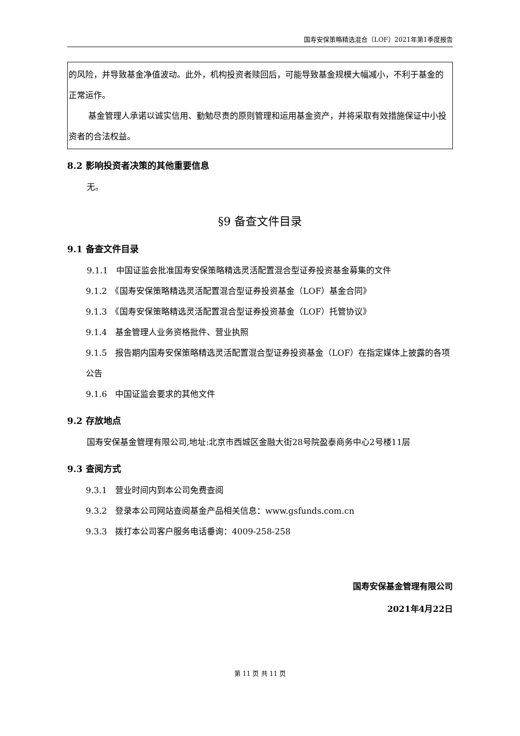国寿安保策略精选混合（LOF）2021年第1季度报告
的风险，并导致基金净值波动。此外，机构投资者赎回后，可能导致基金规模大幅减小，不利于基金的正常运作。
基金管理人承诺以诚实信用、勤勉尽责的原则管理和运用基金资产，并将采取有效措施保证中小投资者的合法权益。
8.2 影响投资者决策的其他重要信息
无。
§9 备查文件目录
9.1 备查文件目录
9.1.1　中国证监会批准国寿安保策略精选灵活配置混合型证券投资基金募集的文件
9.1.2　《国寿安保策略精选灵活配置混合型证券投资基金（LOF）基金合同》
9.1.3　《国寿安保策略精选灵活配置混合型证券投资基金（LOF）托管协议》
9.1.4　基金管理人业务资格批件、营业执照
9.1.5　报告期内国寿安保策略精选灵活配置混合型证券投资基金（LOF）在指定媒体上披露的各项公告
9.1.6　中国证监会要求的其他文件
9.2 存放地点
国寿安保基金管理有限公司,地址:北京市西城区金融大街28号院盈泰商务中心2号楼11层
9.3 查阅方式
9.3.1　营业时间内到本公司免费查阅
9.3.2　登录本公司网站查阅基金产品相关信息：www.gsfunds.com.cn
9.3.3　拨打本公司客户服务电话垂询：4009-258-258
国寿安保基金管理有限公司
2021年4月22日
第 11 页 共 11 页